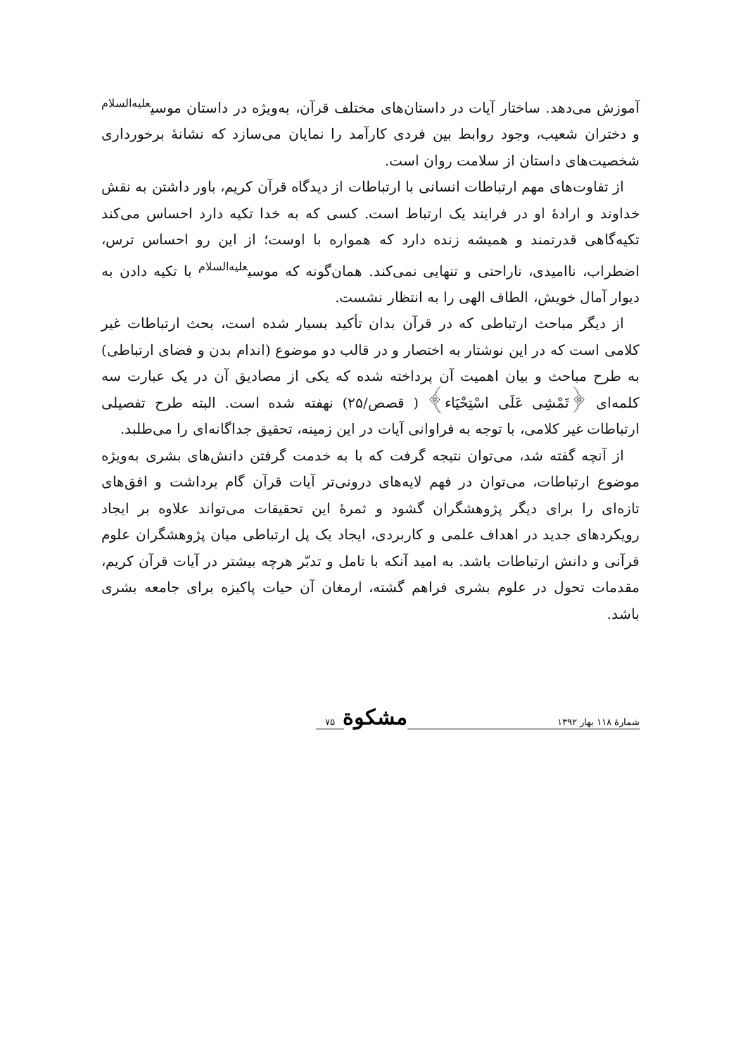آموزش می‌دهد. ساختار آیات در داستان‌های مختلف قرآن، به‌ویژه در داستان موسی<sup>علیه‌السلام</sup> و دختران شعیب، وجود روابط بین فردی کارآمد را نمایان می‌سازد که نشانهٔ برخورداری شخصیت‌های داستان از سلامت روان است.
از تفاوت‌های مهم ارتباطات انسانی با ارتباطات از دیدگاه قرآن کریم، باور داشتن به نقش خداوند و ارادهٔ او در فرایند یک ارتباط است. کسی که به خدا تکیه دارد احساس می‌کند تکیه‌گاهی قدرتمند و همیشه زنده دارد که همواره با اوست؛ از این رو احساس ترس، اضطراب، ناامیدی، ناراحتی و تنهایی نمی‌کند. همان‌گونه که موسی<sup>علیه‌السلام</sup> با تکیه دادن به دیوار آمال خویش، الطاف الهی را به انتظار نشست.
از دیگر مباحث ارتباطی که در قرآن بدان تأکید بسیار شده است، بحث ارتباطات غیر کلامی است که در این نوشتار به اختصار و در قالب دو موضوع (اندام بدن و فضای ارتباطی) به طرح مباحث و بیان اهمیت آن پرداخته شده که یکی از مصادیق آن در یک عبارت سه کلمه‌ای ﴿تَمْشِی عَلَى اسْتِحْیَاء﴾ ( قصص/۲۵) نهفته شده است. البته طرح تفصیلی ارتباطات غیر کلامی، با توجه به فراوانی آیات در این زمینه، تحقیق جداگانه‌ای را می‌طلبد.
از آنچه گفته شد، می‌توان نتیجه گرفت که با به خدمت گرفتن دانش‌های بشری به‌ویژه موضوع ارتباطات، می‌توان در فهم لایه‌های درونی‌تر آیات قرآن گام برداشت و افق‌های تازه‌ای را برای دیگر پژوهشگران گشود و ثمرهٔ این تحقیقات می‌تواند علاوه بر ایجاد رویکردهای جدید در اهداف علمی و کاربردی، ایجاد یک پل ارتباطی میان پژوهشگران علوم قرآنی و دانش ارتباطات باشد. به امید آنکه با تامل و تدبّر هرچه بیشتر در آیات قرآن کریم، مقدمات تحول در علوم بشری فراهم گشته، ارمغان آن حیات پاکیزه برای جامعه بشری باشد.
شمارهٔ ۱۱۸ بهار ۱۳۹۲
مشکوة
۷۵